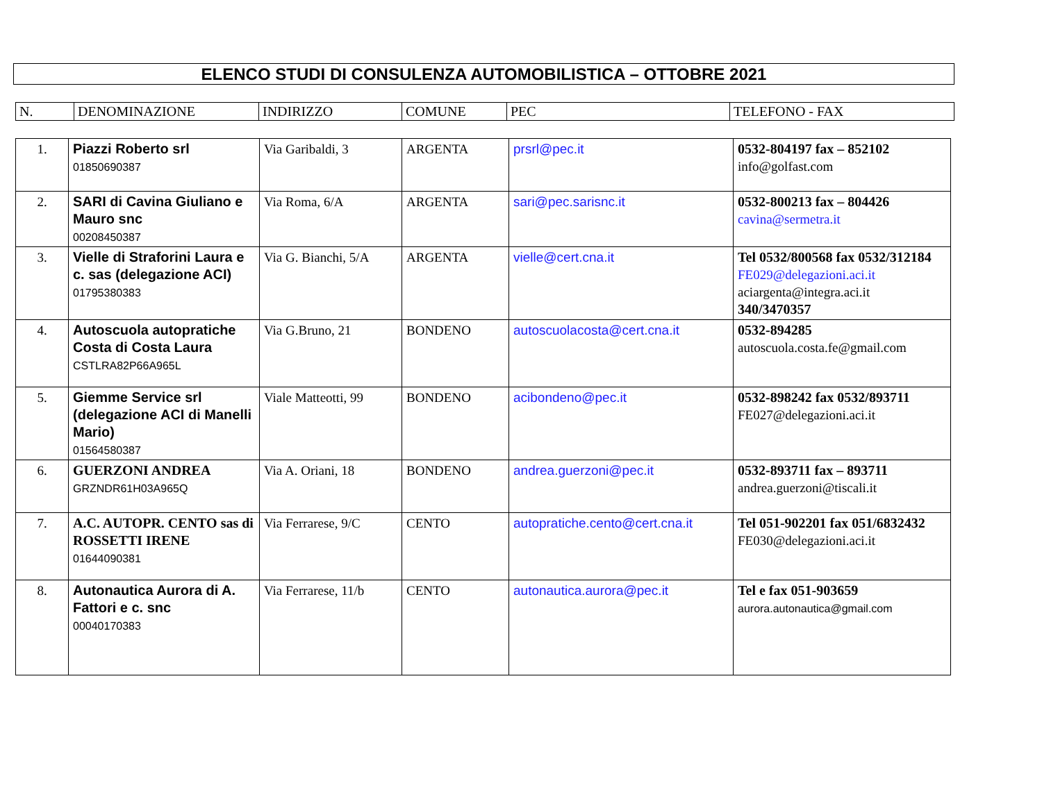ELENCO STUDI DI CONSULENZA AUTOMOBILISTICA – OTTOBRE 2021
| N. | DENOMINAZIONE | INDIRIZZO | COMUNE | PEC | TELEFONO - FAX |
| --- | --- | --- | --- | --- | --- |
| 1. | Piazzi Roberto srl 01850690387 | Via Garibaldi, 3 | ARGENTA | prsrl@pec.it | 0532-804197 fax – 852102 info@golfast.com |
| 2. | SARI di Cavina Giuliano e Mauro snc 00208450387 | Via Roma, 6/A | ARGENTA | sari@pec.sarisnc.it | 0532-800213 fax – 804426 cavina@sermetra.it |
| 3. | Vielle di Straforini Laura e c. sas (delegazione ACI) 01795380383 | Via G. Bianchi, 5/A | ARGENTA | vielle@cert.cna.it | Tel 0532/800568 fax 0532/312184 FE029@delegazioni.aci.it aciargenta@integra.aci.it 340/3470357 |
| 4. | Autoscuola autopratiche Costa di Costa Laura CSTLRA82P66A965L | Via G.Bruno, 21 | BONDENO | autoscuolacosta@cert.cna.it | 0532-894285 autoscuola.costa.fe@gmail.com |
| 5. | Giemme Service srl (delegazione ACI di Manelli Mario) 01564580387 | Viale Matteotti, 99 | BONDENO | acibondeno@pec.it | 0532-898242 fax 0532/893711 FE027@delegazioni.aci.it |
| 6. | GUERZONI ANDREA GRZNDR61H03A965Q | Via A. Oriani, 18 | BONDENO | andrea.guerzoni@pec.it | 0532-893711 fax – 893711 andrea.guerzoni@tiscali.it |
| 7. | A.C. AUTOPR. CENTO sas di ROSSETTI IRENE 01644090381 | Via Ferrarese, 9/C | CENTO | autopratiche.cento@cert.cna.it | Tel 051-902201 fax 051/6832432 FE030@delegazioni.aci.it |
| 8. | Autonautica Aurora di A. Fattori e c. snc 00040170383 | Via Ferrarese, 11/b | CENTO | autonautica.aurora@pec.it | Tel e fax 051-903659 aurora.autonautica@gmail.com |